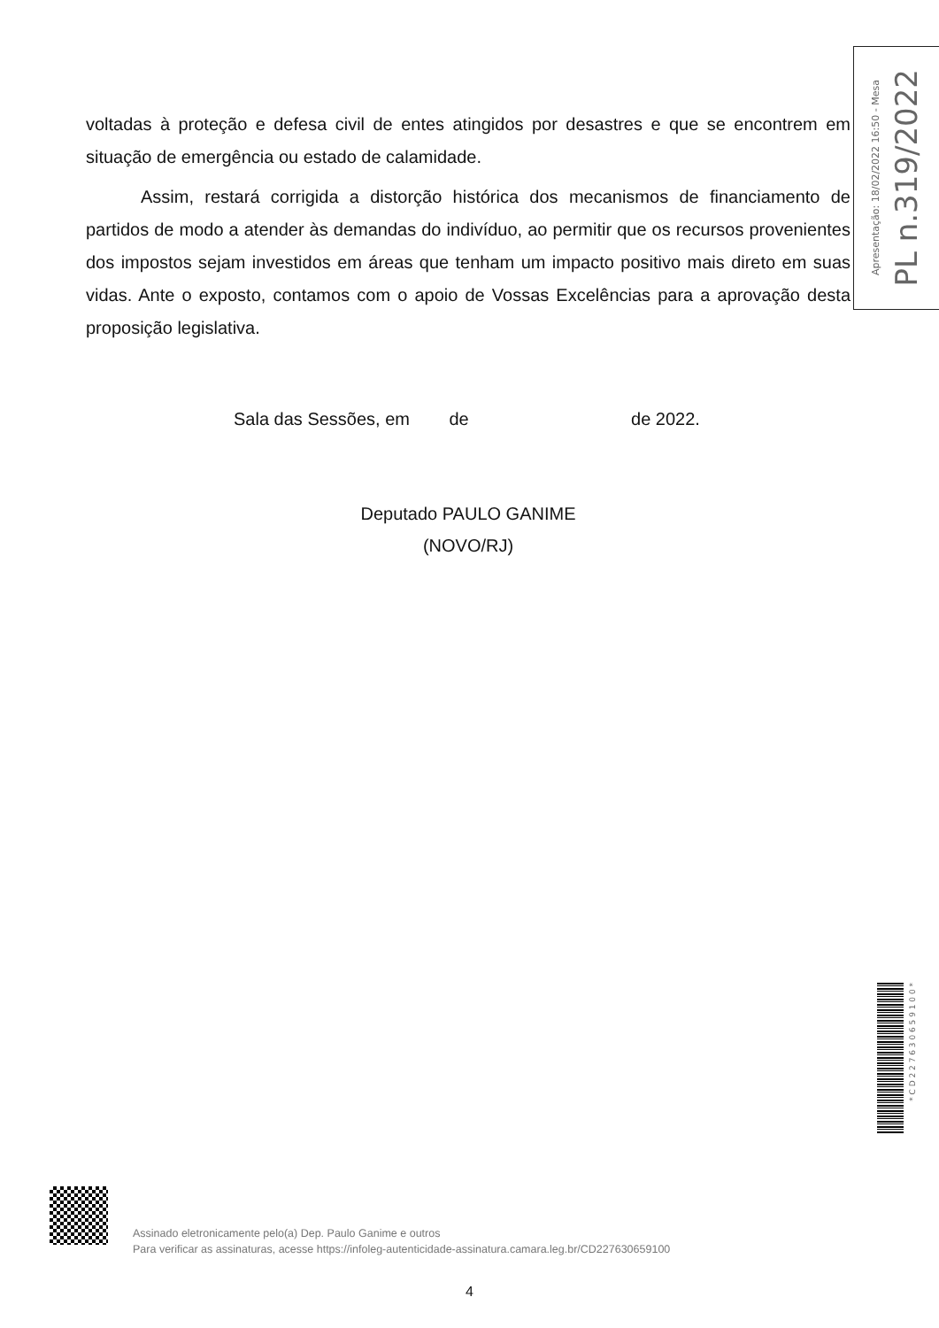voltadas à proteção e defesa civil de entes atingidos por desastres e que se encontrem em situação de emergência ou estado de calamidade.
Assim, restará corrigida a distorção histórica dos mecanismos de financiamento de partidos de modo a atender às demandas do indivíduo, ao permitir que os recursos provenientes dos impostos sejam investidos em áreas que tenham um impacto positivo mais direto em suas vidas. Ante o exposto, contamos com o apoio de Vossas Excelências para a aprovação desta proposição legislativa.
Sala das Sessões, em de de 2022.
Deputado PAULO GANIME
(NOVO/RJ)
Apresentação: 18/02/2022 16:50 - Mesa
PL n.319/2022
* C D 2 2 7 6 3 0 6 5 9 1 0 0 *
Assinado eletronicamente pelo(a) Dep. Paulo Ganime e outros
Para verificar as assinaturas, acesse https://infoleg-autenticidade-assinatura.camara.leg.br/CD227630659100
4